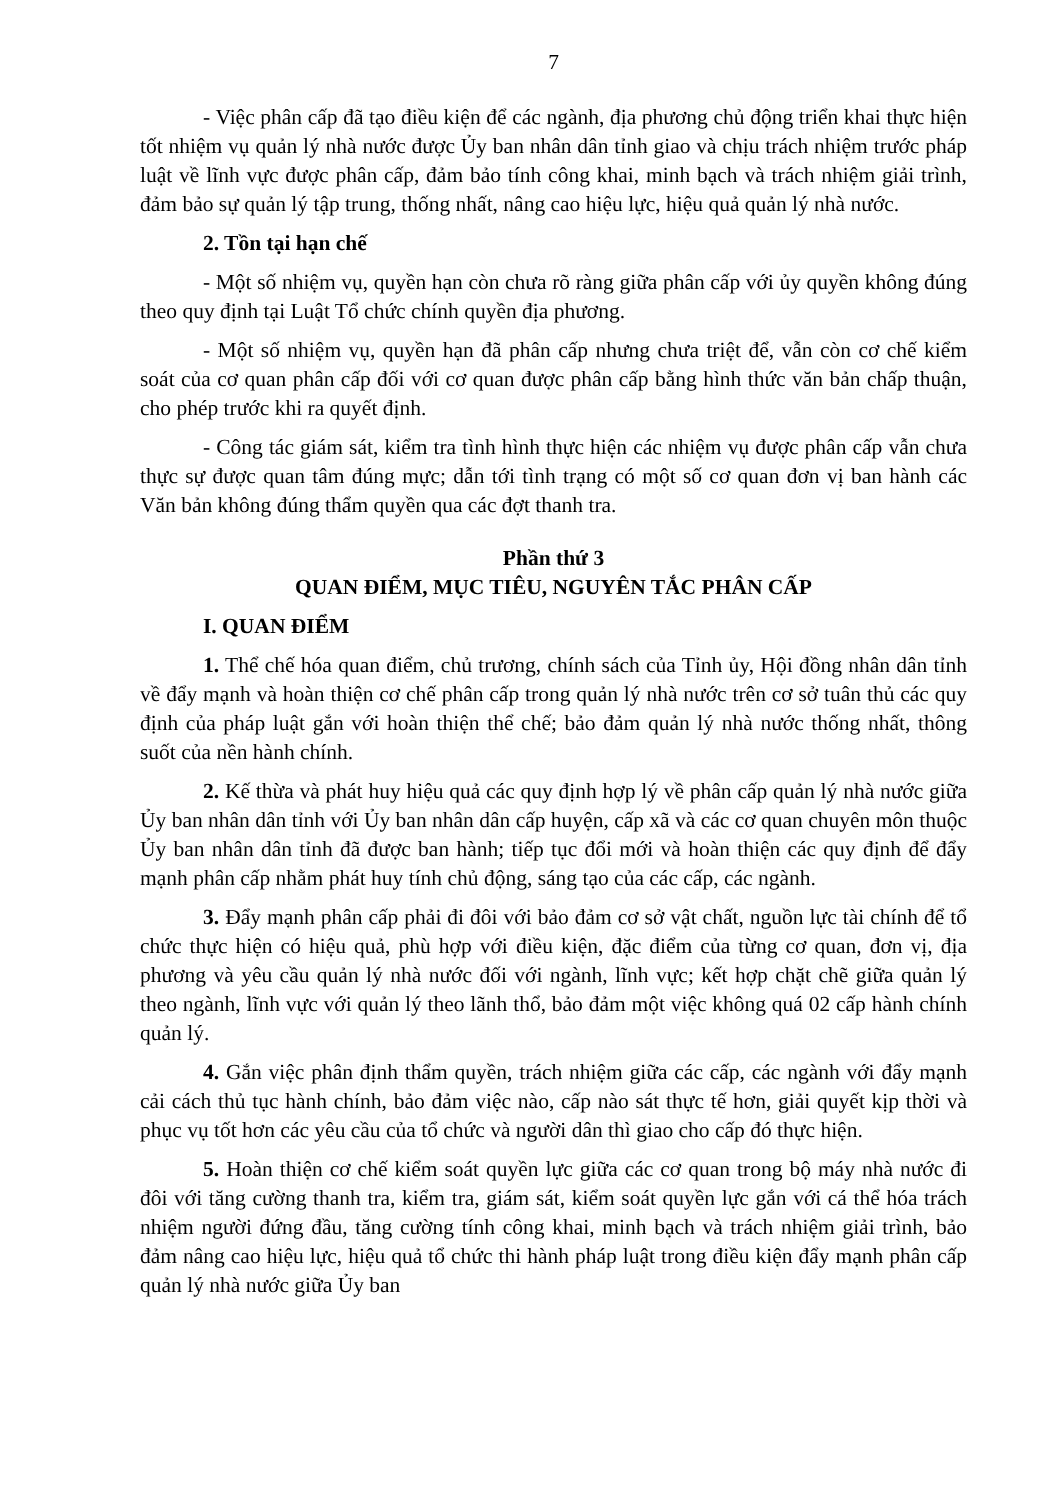7
- Việc phân cấp đã tạo điều kiện để các ngành, địa phương chủ động triển khai thực hiện tốt nhiệm vụ quản lý nhà nước được Ủy ban nhân dân tỉnh giao và chịu trách nhiệm trước pháp luật về lĩnh vực được phân cấp, đảm bảo tính công khai, minh bạch và trách nhiệm giải trình, đảm bảo sự quản lý tập trung, thống nhất, nâng cao hiệu lực, hiệu quả quản lý nhà nước.
2. Tồn tại hạn chế
- Một số nhiệm vụ, quyền hạn còn chưa rõ ràng giữa phân cấp với ủy quyền không đúng theo quy định tại Luật Tổ chức chính quyền địa phương.
- Một số nhiệm vụ, quyền hạn đã phân cấp nhưng chưa triệt để, vẫn còn cơ chế kiểm soát của cơ quan phân cấp đối với cơ quan được phân cấp bằng hình thức văn bản chấp thuận, cho phép trước khi ra quyết định.
- Công tác giám sát, kiểm tra tình hình thực hiện các nhiệm vụ được phân cấp vẫn chưa thực sự được quan tâm đúng mực; dẫn tới tình trạng có một số cơ quan đơn vị ban hành các Văn bản không đúng thẩm quyền qua các đợt thanh tra.
Phần thứ 3
QUAN ĐIỂM, MỤC TIÊU, NGUYÊN TẮC PHÂN CẤP
I. QUAN ĐIỂM
1. Thể chế hóa quan điểm, chủ trương, chính sách của Tỉnh ủy, Hội đồng nhân dân tỉnh về đẩy mạnh và hoàn thiện cơ chế phân cấp trong quản lý nhà nước trên cơ sở tuân thủ các quy định của pháp luật gắn với hoàn thiện thể chế; bảo đảm quản lý nhà nước thống nhất, thông suốt của nền hành chính.
2. Kế thừa và phát huy hiệu quả các quy định hợp lý về phân cấp quản lý nhà nước giữa Ủy ban nhân dân tỉnh với Ủy ban nhân dân cấp huyện, cấp xã và các cơ quan chuyên môn thuộc Ủy ban nhân dân tỉnh đã được ban hành; tiếp tục đổi mới và hoàn thiện các quy định để đẩy mạnh phân cấp nhằm phát huy tính chủ động, sáng tạo của các cấp, các ngành.
3. Đẩy mạnh phân cấp phải đi đôi với bảo đảm cơ sở vật chất, nguồn lực tài chính để tổ chức thực hiện có hiệu quả, phù hợp với điều kiện, đặc điểm của từng cơ quan, đơn vị, địa phương và yêu cầu quản lý nhà nước đối với ngành, lĩnh vực; kết hợp chặt chẽ giữa quản lý theo ngành, lĩnh vực với quản lý theo lãnh thổ, bảo đảm một việc không quá 02 cấp hành chính quản lý.
4. Gắn việc phân định thẩm quyền, trách nhiệm giữa các cấp, các ngành với đẩy mạnh cải cách thủ tục hành chính, bảo đảm việc nào, cấp nào sát thực tế hơn, giải quyết kịp thời và phục vụ tốt hơn các yêu cầu của tổ chức và người dân thì giao cho cấp đó thực hiện.
5. Hoàn thiện cơ chế kiểm soát quyền lực giữa các cơ quan trong bộ máy nhà nước đi đôi với tăng cường thanh tra, kiểm tra, giám sát, kiểm soát quyền lực gắn với cá thể hóa trách nhiệm người đứng đầu, tăng cường tính công khai, minh bạch và trách nhiệm giải trình, bảo đảm nâng cao hiệu lực, hiệu quả tổ chức thi hành pháp luật trong điều kiện đẩy mạnh phân cấp quản lý nhà nước giữa Ủy ban